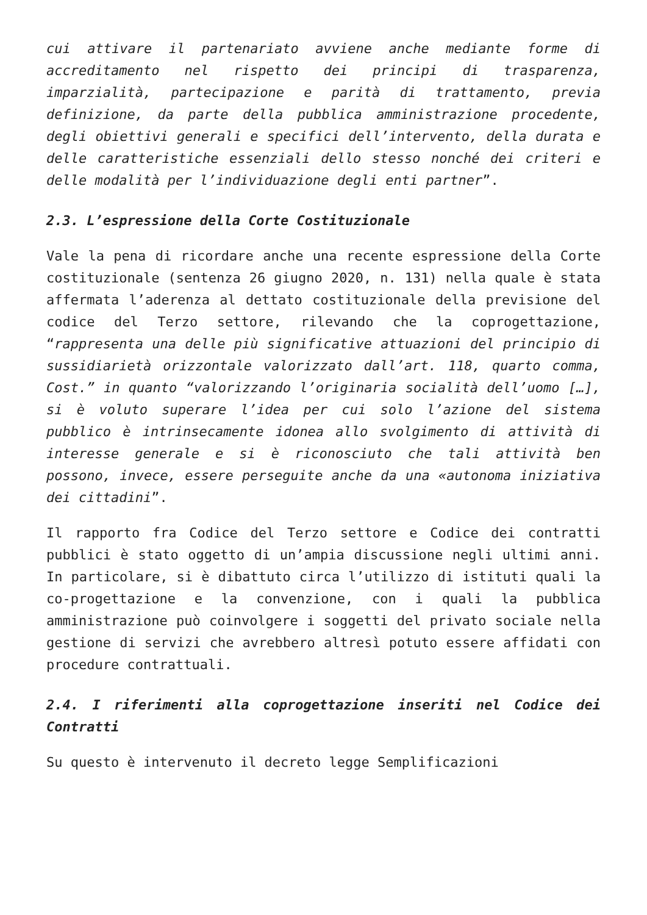cui attivare il partenariato avviene anche mediante forme di accreditamento nel rispetto dei principi di trasparenza, imparzialità, partecipazione e parità di trattamento, previa definizione, da parte della pubblica amministrazione procedente, degli obiettivi generali e specifici dell’intervento, della durata e delle caratteristiche essenziali dello stesso nonché dei criteri e delle modalità per l’individuazione degli enti partner”.
2.3. L’espressione della Corte Costituzionale
Vale la pena di ricordare anche una recente espressione della Corte costituzionale (sentenza 26 giugno 2020, n. 131) nella quale è stata affermata l’aderenza al dettato costituzionale della previsione del codice del Terzo settore, rilevando che la coprogettazione, “rappresenta una delle più significative attuazioni del principio di sussidiarietà orizzontale valorizzato dall’art. 118, quarto comma, Cost.” in quanto “valorizzando l’originaria socialità dell’uomo […], si è voluto superare l’idea per cui solo l’azione del sistema pubblico è intrinsecamente idonea allo svolgimento di attività di interesse generale e si è riconosciuto che tali attività ben possono, invece, essere perseguite anche da una «autonoma iniziativa dei cittadini”.
Il rapporto fra Codice del Terzo settore e Codice dei contratti pubblici è stato oggetto di un’ampia discussione negli ultimi anni. In particolare, si è dibattuto circa l’utilizzo di istituti quali la co-progettazione e la convenzione, con i quali la pubblica amministrazione può coinvolgere i soggetti del privato sociale nella gestione di servizi che avrebbero altresì potuto essere affidati con procedure contrattuali.
2.4. I riferimenti alla coprogettazione inseriti nel Codice dei Contratti
Su questo è intervenuto il decreto legge Semplificazioni